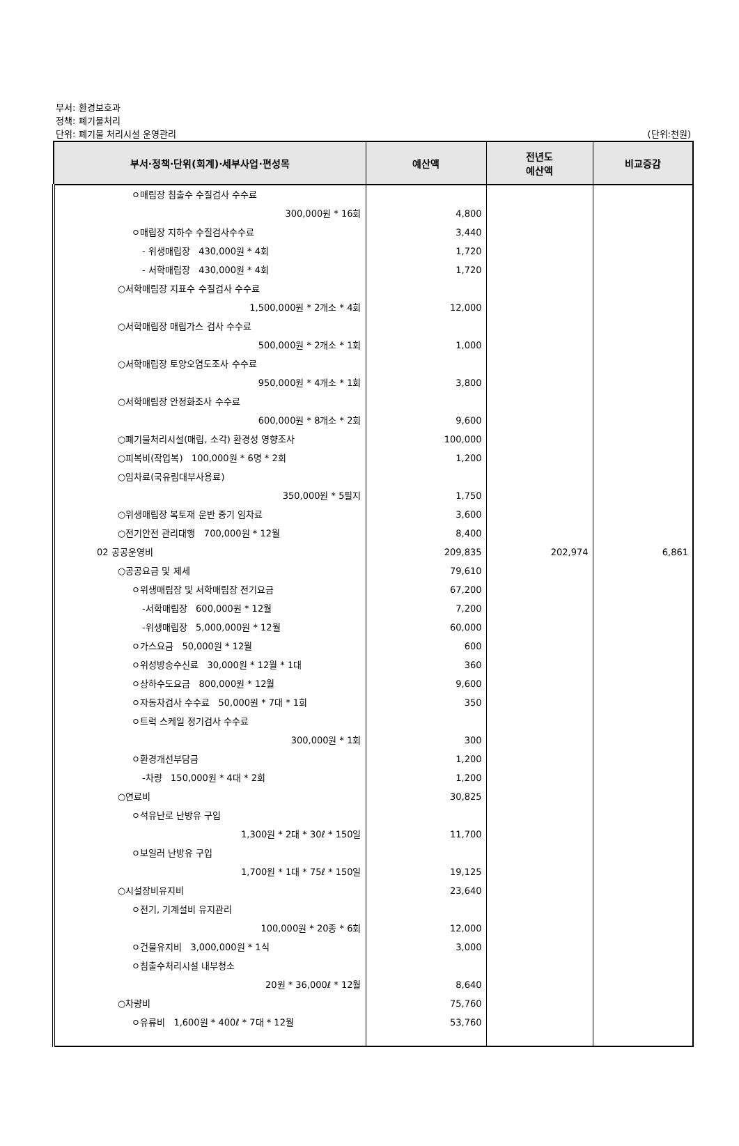부서: 환경보호과
정책: 폐기물처리
단위: 폐기물 처리시설 운영관리
(단위:천원)
| 부서·정책·단위(회계)·세부사업·편성목 | 예산액 | 전년도 예산액 | 비교증감 |
| --- | --- | --- | --- |
| ㅇ매립장 침출수 수질검사 수수료 300,000원 * 16회 ㅇ매립장 지하수 수질검사수수료 - 위생매립장 430,000원 * 4회 - 서학매립장 430,000원 * 4회 ○서학매립장 지표수 수질검사 수수료 1,500,000원 * 2개소 * 4회 ○서학매립장 매립가스 검사 수수료 500,000원 * 2개소 * 1회 ○서학매립장 토양오염도조사 수수료 950,000원 * 4개소 * 1회 ○서학매립장 안정화조사 수수료 600,000원 * 8개소 * 2회 ○폐기물처리시설(매립, 소각) 환경성 영향조사 ○피복비(작업복) 100,000원 * 6명 * 2회 ○임차료(국유림대부사용료) 350,000원 * 5필지 ○위생매립장 복토재 운반 중기 임차료 ○전기안전 관리대행 700,000원 * 12월 02 공공운영비 ○공공요금 및 제세 ㅇ위생매립장 및 서학매립장 전기요금 -서학매립장 600,000원 * 12월 -위생매립장 5,000,000원 * 12월 ㅇ가스요금 50,000원 * 12월 ㅇ위성방송수신료 30,000원 * 12월 * 1대 ㅇ상하수도요금 800,000원 * 12월 ㅇ자동차검사 수수료 50,000원 * 7대 * 1회 ㅇ트럭 스케일 정기검사 수수료 300,000원 * 1회 ㅇ환경개선부담금 -차량 150,000원 * 4대 * 2회 ○연료비 ㅇ석유난로 난방유 구입 1,300원 * 2대 * 30ℓ * 150일 ㅇ보일러 난방유 구입 1,700원 * 1대 * 75ℓ * 150일 ○시설장비유지비 ㅇ전기, 기계설비 유지관리 100,000원 * 20종 * 6회 ㅇ건물유지비 3,000,000원 * 1식 ㅇ침출수처리시설 내부청소 20원 * 36,000ℓ * 12월 ○차량비 ㅇ유류비 1,600원 * 400ℓ * 7대 * 12월 | 4,800 3,440 1,720 1,720 12,000 1,000 3,800 9,600 100,000 1,200 1,750 3,600 8,400 209,835 79,610 67,200 7,200 60,000 600 360 9,600 350 300 1,200 1,200 30,825 11,700 19,125 23,640 12,000 3,000 8,640 75,760 53,760 | 202,974 | 6,861 |